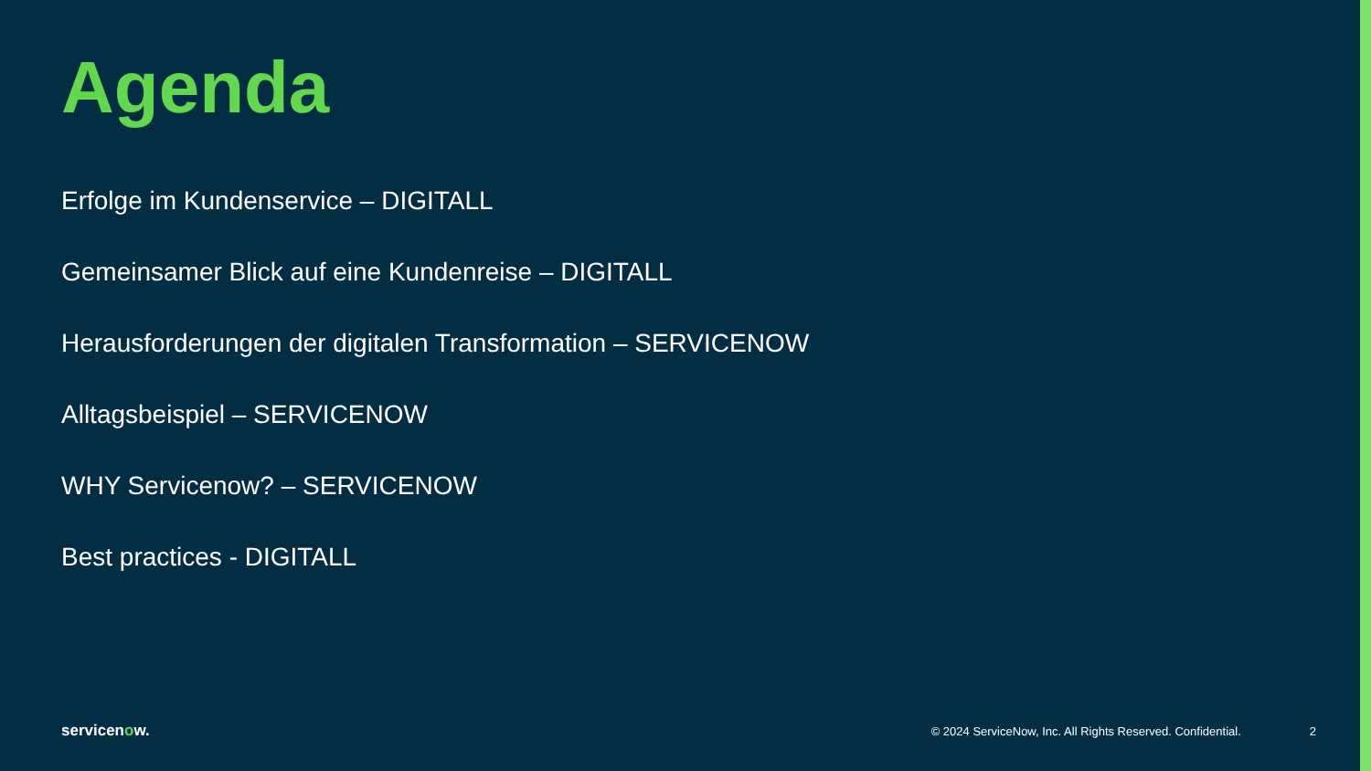Agenda
Erfolge im Kundenservice – DIGITALL
Gemeinsamer Blick auf eine Kundenreise – DIGITALL
Herausforderungen der digitalen Transformation – SERVICENOW
Alltagsbeispiel – SERVICENOW
WHY Servicenow? – SERVICENOW
Best practices - DIGITALL
servicenow.
© 2024 ServiceNow, Inc. All Rights Reserved. Confidential.
2